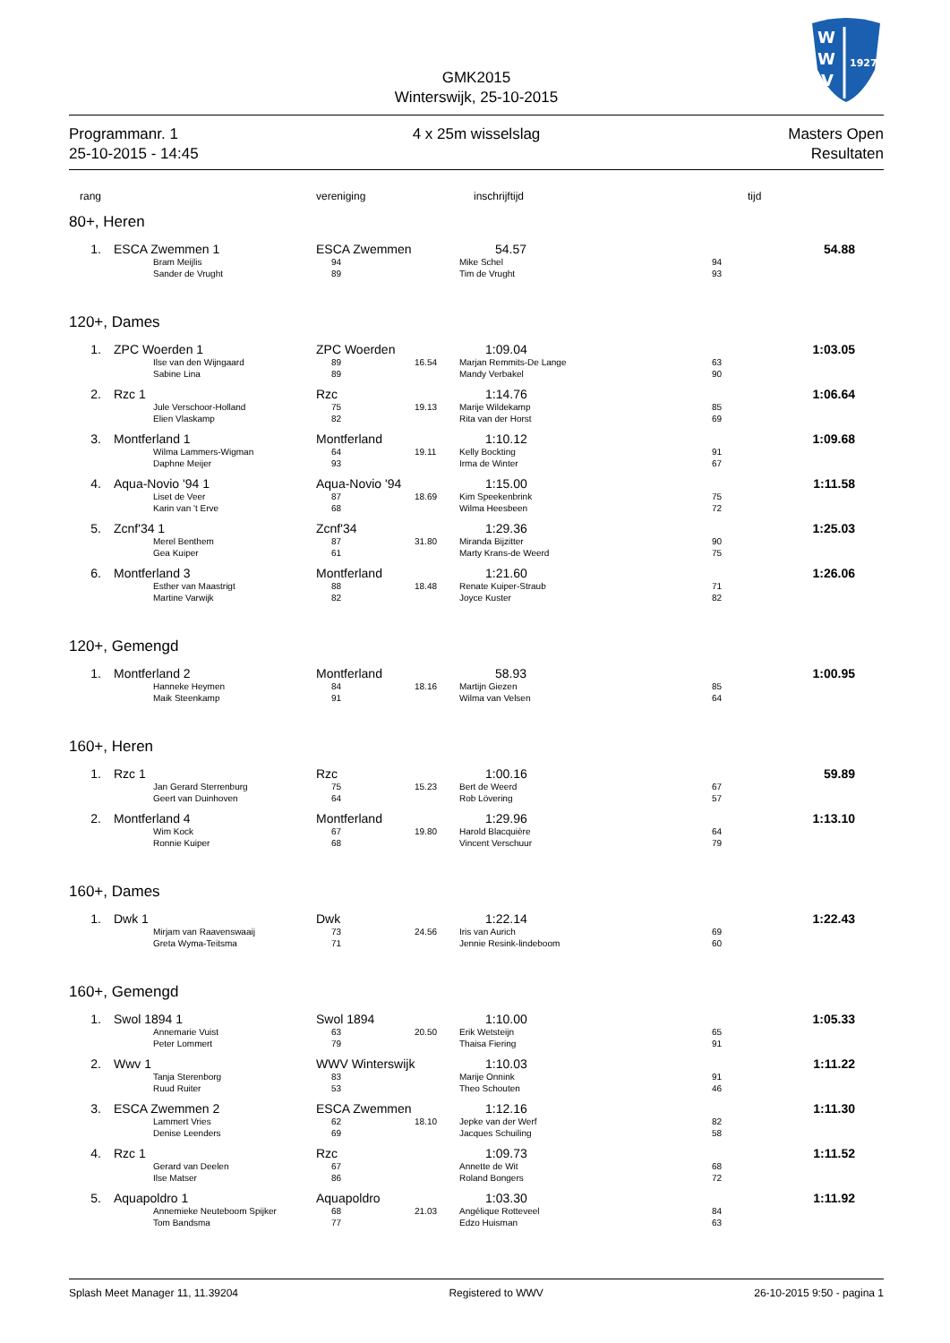W
W
V
1927
GMK2015
Winterswijk, 25-10-2015
Programmanr. 1
25-10-2015 - 14:45
4 x 25m wisselslag Masters Open
Resultaten
| rang | | vereniging | | inschrijftijd | | tijd | |
| --- | --- | --- | --- | --- | --- | --- | --- |
| 80+, Heren | | | | | | | |
| 1. | ESCA Zwemmen 1 | ESCA Zwemmen | | 54.57 | | 54.88 | |
| | Bram Meijlis | 94 | | Mike Schel | 94 | | |
| | Sander de Vrught | 89 | | Tim de Vrught | 93 | | |
| 120+, Dames | | | | | | | |
| 1. | ZPC Woerden 1 | ZPC Woerden | | 1:09.04 | | 1:03.05 | |
| | Ilse van den Wijngaard | 89 | 16.54 | Marjan Remmits-De Lange | 63 | | |
| | Sabine Lina | 89 | | Mandy Verbakel | 90 | | |
| 2. | Rzc 1 | Rzc | | 1:14.76 | | 1:06.64 | |
| | Jule Verschoor-Holland | 75 | 19.13 | Marije Wildekamp | 85 | | |
| | Elien Vlaskamp | 82 | | Rita van der Horst | 69 | | |
| 3. | Montferland 1 | Montferland | | 1:10.12 | | 1:09.68 | |
| | Wilma Lammers-Wigman | 64 | 19.11 | Kelly Bockting | 91 | | |
| | Daphne Meijer | 93 | | Irma de Winter | 67 | | |
| 4. | Aqua-Novio '94 1 | Aqua-Novio '94 | | 1:15.00 | | 1:11.58 | |
| | Liset de Veer | 87 | 18.69 | Kim Speekenbrink | 75 | | |
| | Karin van 't Erve | 68 | | Wilma Heesbeen | 72 | | |
| 5. | Zcnf'34 1 | Zcnf'34 | | 1:29.36 | | 1:25.03 | |
| | Merel Benthem | 87 | 31.80 | Miranda Bijzitter | 90 | | |
| | Gea Kuiper | 61 | | Marty Krans-de Weerd | 75 | | |
| 6. | Montferland 3 | Montferland | | 1:21.60 | | 1:26.06 | |
| | Esther van Maastrigt | 88 | 18.48 | Renate Kuiper-Straub | 71 | | |
| | Martine Varwijk | 82 | | Joyce Kuster | 82 | | |
| 120+, Gemengd | | | | | | | |
| 1. | Montferland 2 | Montferland | | 58.93 | | 1:00.95 | |
| | Hanneke Heymen | 84 | 18.16 | Martijn Giezen | 85 | | |
| | Maik Steenkamp | 91 | | Wilma van Velsen | 64 | | |
| 160+, Heren | | | | | | | |
| 1. | Rzc 1 | Rzc | | 1:00.16 | | 59.89 | |
| | Jan Gerard Sterrenburg | 75 | 15.23 | Bert de Weerd | 67 | | |
| | Geert van Duinhoven | 64 | | Rob Lövering | 57 | | |
| 2. | Montferland 4 | Montferland | | 1:29.96 | | 1:13.10 | |
| | Wim Kock | 67 | 19.80 | Harold Blacquière | 64 | | |
| | Ronnie Kuiper | 68 | | Vincent Verschuur | 79 | | |
| 160+, Dames | | | | | | | |
| 1. | Dwk 1 | Dwk | | 1:22.14 | | 1:22.43 | |
| | Mirjam van Raavenswaaij | 73 | 24.56 | Iris van Aurich | 69 | | |
| | Greta Wyma-Teitsma | 71 | | Jennie Resink-lindeboom | 60 | | |
| 160+, Gemengd | | | | | | | |
| 1. | Swol 1894 1 | Swol 1894 | | 1:10.00 | | 1:05.33 | |
| | Annemarie Vuist | 63 | 20.50 | Erik Wetsteijn | 65 | | |
| | Peter Lommert | 79 | | Thaisa Fiering | 91 | | |
| 2. | Wwv 1 | WWV Winterswijk | | 1:10.03 | | 1:11.22 | |
| | Tanja Sterenborg | 83 | | Marije Onnink | 91 | | |
| | Ruud Ruiter | 53 | | Theo Schouten | 46 | | |
| 3. | ESCA Zwemmen 2 | ESCA Zwemmen | | 1:12.16 | | 1:11.30 | |
| | Lammert Vries | 62 | 18.10 | Jepke van der Werf | 82 | | |
| | Denise Leenders | 69 | | Jacques Schuiling | 58 | | |
| 4. | Rzc 1 | Rzc | | 1:09.73 | | 1:11.52 | |
| | Gerard van Deelen | 67 | | Annette de Wit | 68 | | |
| | Ilse Matser | 86 | | Roland Bongers | 72 | | |
| 5. | Aquapoldro 1 | Aquapoldro | | 1:03.30 | | 1:11.92 | |
| | Annemieke Neuteboom Spijker | 68 | 21.03 | Angélique Rotteveel | 84 | | |
| | Tom Bandsma | 77 | | Edzo Huisman | 63 | | |
Splash Meet Manager 11, 11.39204 Registered to WWV 26-10-2015 9:50 - pagina 1